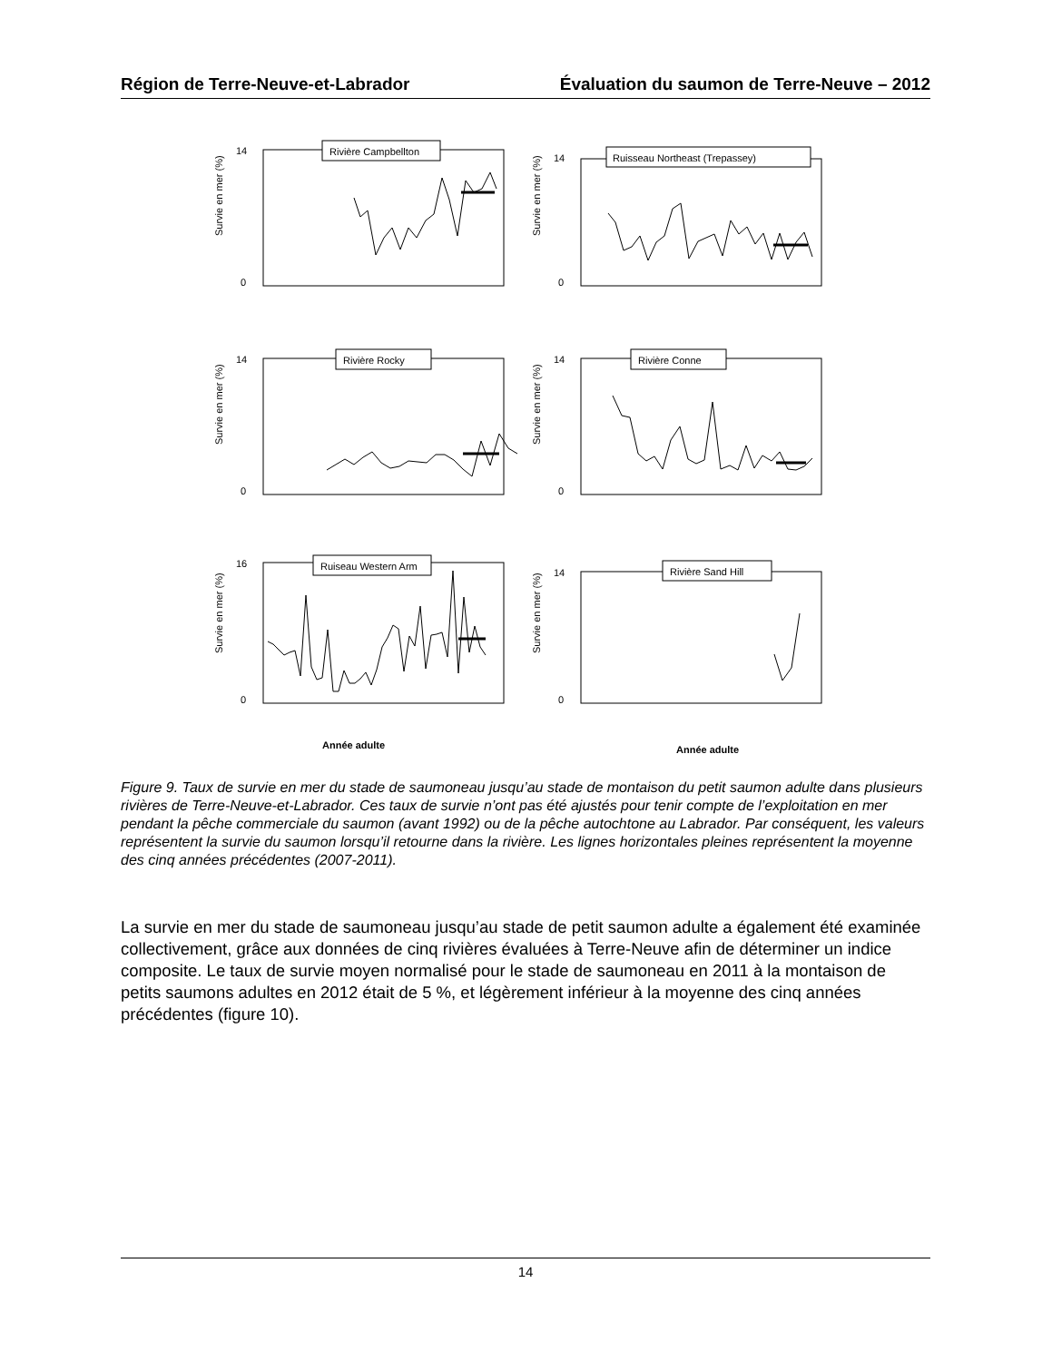Région de Terre-Neuve-et-Labrador Évaluation du saumon de Terre-Neuve – 2012
Rivière Campbellton
Survie en mer (%)
0
14
Ruisseau Northeast (Trepassey)
Survie en mer (%)
0
14
Rivière Rocky
Survie en mer (%)
0
14
Rivière Conne
Survie en mer (%)
0
14
Ruiseau Western Arm
Survie en mer (%)
0
16
Année adulte
Rivière Sand Hill
Survie en mer (%)
0
14
Année adulte
Figure 9. Taux de survie en mer du stade de saumoneau jusqu’au stade de montaison du petit saumon adulte dans plusieurs rivières de Terre-Neuve-et-Labrador. Ces taux de survie n’ont pas été ajustés pour tenir compte de l’exploitation en mer pendant la pêche commerciale du saumon (avant 1992) ou de la pêche autochtone au Labrador. Par conséquent, les valeurs représentent la survie du saumon lorsqu’il retourne dans la rivière. Les lignes horizontales pleines représentent la moyenne des cinq années précédentes (2007-2011).
La survie en mer du stade de saumoneau jusqu’au stade de petit saumon adulte a également été examinée collectivement, grâce aux données de cinq rivières évaluées à Terre-Neuve afin de déterminer un indice composite. Le taux de survie moyen normalisé pour le stade de saumoneau en 2011 à la montaison de petits saumons adultes en 2012 était de 5 %, et légèrement inférieur à la moyenne des cinq années précédentes (figure 10).
14